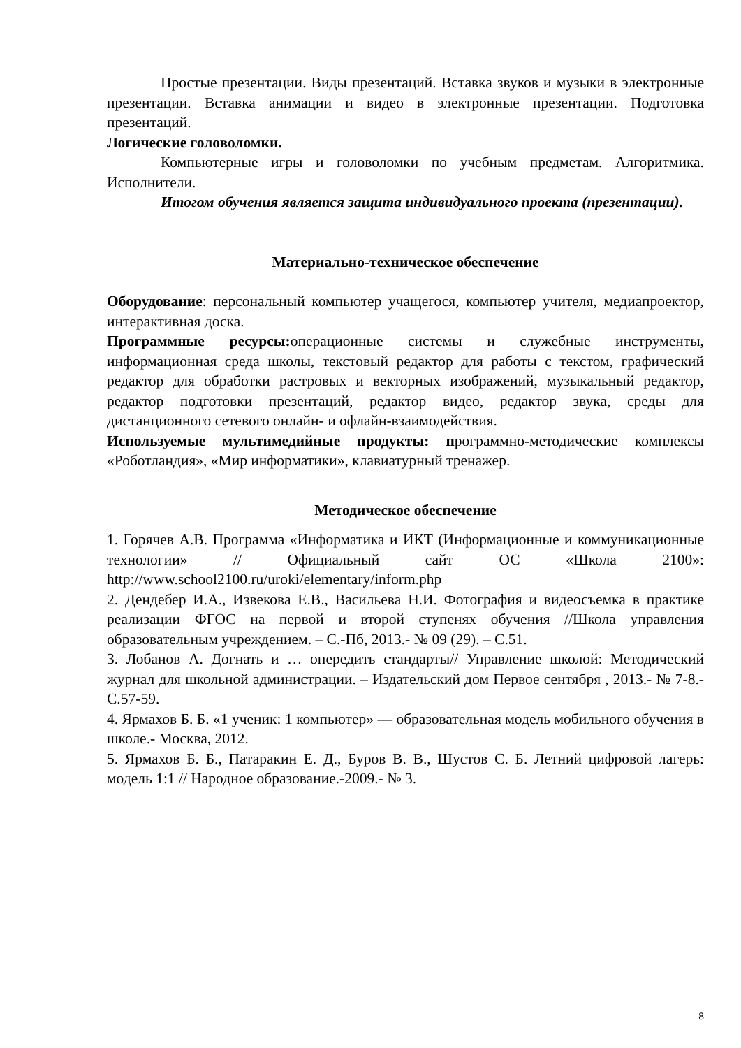Простые презентации. Виды презентаций. Вставка звуков и музыки в электронные презентации. Вставка анимации и видео в электронные презентации. Подготовка презентаций.
Логические головоломки.
Компьютерные игры и головоломки по учебным предметам. Алгоритмика. Исполнители.
Итогом обучения является защита индивидуального проекта (презентации).
Материально-техническое обеспечение
Оборудование: персональный компьютер учащегося, компьютер учителя, медиапроектор, интерактивная доска.
Программные ресурсы: операционные системы и служебные инструменты, информационная среда школы, текстовый редактор для работы с текстом, графический редактор для обработки растровых и векторных изображений, музыкальный редактор, редактор подготовки презентаций, редактор видео, редактор звука, среды для дистанционного сетевого онлайн- и офлайн-взаимодействия.
Используемые мультимедийные продукты: программно-методические комплексы «Роботландия», «Мир информатики», клавиатурный тренажер.
Методическое обеспечение
1. Горячев А.В. Программа «Информатика и ИКТ (Информационные и коммуникационные технологии» // Официальный сайт ОС «Школа 2100»: http://www.school2100.ru/uroki/elementary/inform.php
2. Дендебер И.А., Извекова Е.В., Васильева Н.И. Фотография и видеосъемка в практике реализации ФГОС на первой и второй ступенях обучения //Школа управления образовательным учреждением. – С.-Пб, 2013.- № 09 (29). – С.51.
3. Лобанов А. Догнать и … опередить стандарты// Управление школой: Методический журнал для школьной администрации. – Издательский дом Первое сентября , 2013.- № 7-8.- С.57-59.
4. Ярмахов Б. Б. «1 ученик: 1 компьютер» — образовательная модель мобильного обучения в школе.- Москва, 2012.
5. Ярмахов Б. Б., Патаракин Е. Д., Буров В. В., Шустов С. Б. Летний цифровой лагерь: модель 1:1 // Народное образование.-2009.- № 3.
8